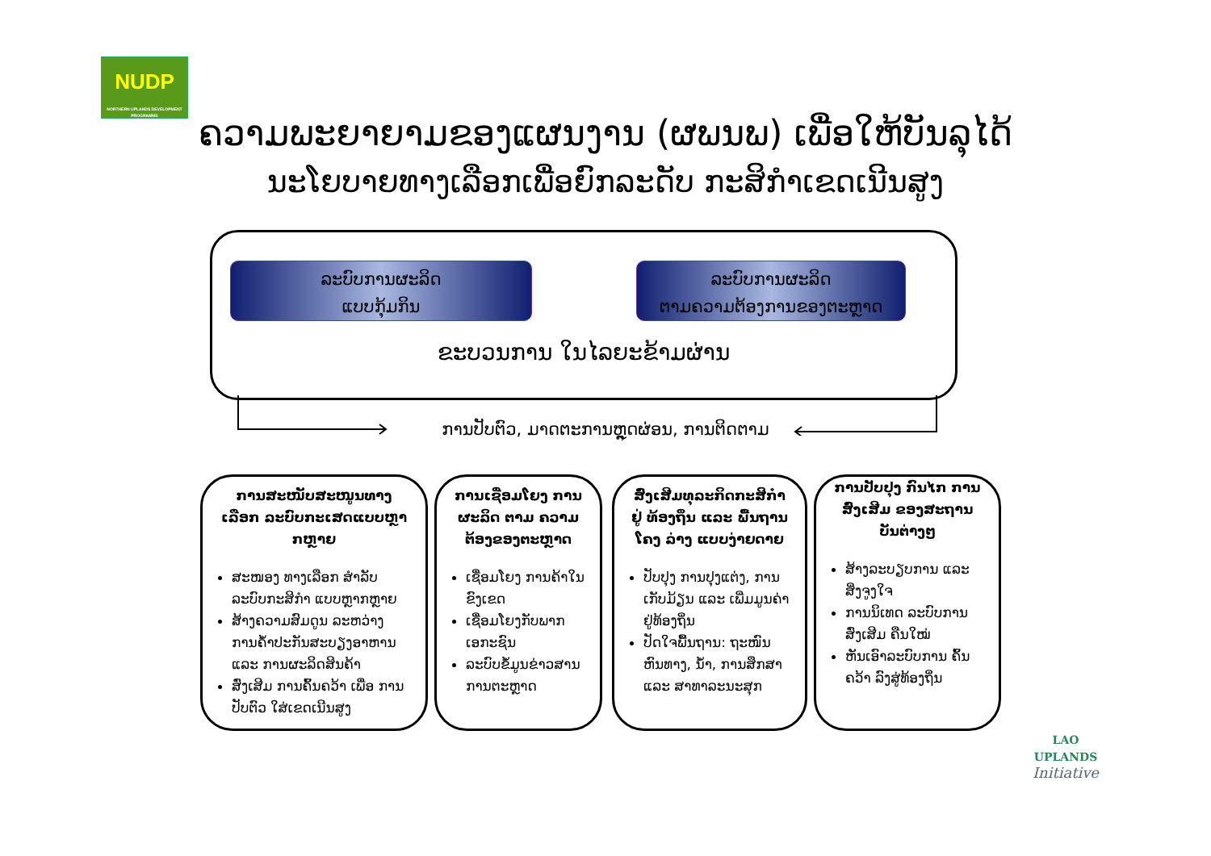NUDP
NORTHERN UPLANDS DEVELOPMENT PROGRAMME
ຄວາມພະຍາຍາມຂອງແຜນງານ (ຜພນພ) ເພື່ອໃຫ້ບັນລຸໄດ້
ນະໂຍບາຍທາງເລືອກເພື່ອຍົກລະດັບ ກະສິກຳເຂດເນີນສູງ
ລະບົບການຜະລິດ
ແບບກຸ້ມກິນ
ລະບົບການຜະລິດ
ຕາມຄວາມຕ້ອງການຂອງຕະຫຼາດ
ຂະບວນການ ໃນໄລຍະຂ້າມຜ່ານ
ການປັບຕົວ, ມາດຕະການຫຼຸດຜ່ອນ, ການຕິດຕາມ
ການສະໜັບສະໜູນທາງເລືອກ ລະບົບກະເສດແບບຫຼາກຫຼາຍ
ສະໜອງ ທາງເລືອກ ສຳລັບ ລະບົບກະສິກຳ ແບບຫຼາກຫຼາຍ
ສ້າງຄວາມສົມດູນ ລະຫວ່າງ ການຄ້ຳປະກັນສະບຽງອາຫານ ແລະ ການຜະລິດສິນຄ້າ
ສົ່ງເສີມ ການຄົ້ນຄວ້າ ເພື່ອ ການປັບຕົວ ໃສ່ເຂດເນີນສູງ
ການເຊື່ອມໂຍງ ການຜະລິດ ຕາມ ຄວາມຕ້ອງຂອງຕະຫຼາດ
ເຊື່ອມໂຍງ ການຄ້າໃນ ຂົງເຂດ
ເຊື່ອມໂຍງກັບພາກ ເອກະຊົນ
ລະບົບຂໍ້ມູນຂ່າວສານ ການຕະຫຼາດ
ສົ່ງເສີມທຸລະກິດກະສິກຳຢູ່ ທ້ອງຖິ່ນ ແລະ ພື້ນຖານໂຄງ ລ່າງ ແບບງ່າຍດາຍ
ປັບປຸງ ການປຸງແຕ່ງ, ການເກັບມ້ຽນ ແລະ ເພີ່ມມູນຄ່າ ຢູ່ທ້ອງຖິ່ນ
ປັດໃຈພື້ນຖານ: ຖະໜົນ ຫົນທາງ, ນ້ຳ, ການສຶກສາ ແລະ ສາທາລະນະສຸກ
ການປັບປຸງ ກົນໄກ ການສົ່ງເສີມ ຂອງສະຖານ ບັນຕ່າງໆ
ສ້າງລະບຽບການ ແລະ ສິ່ງຈູງໃຈ
ການນິເທດ ລະບົບການ ສົ່ງເສີມ ຄືນໃໝ່
ຫັນເອົາລະບົບການ ຄົ້ນຄວ້າ ລົງສູ່ທ້ອງຖິ່ນ
LAO UPLANDS
Initiative